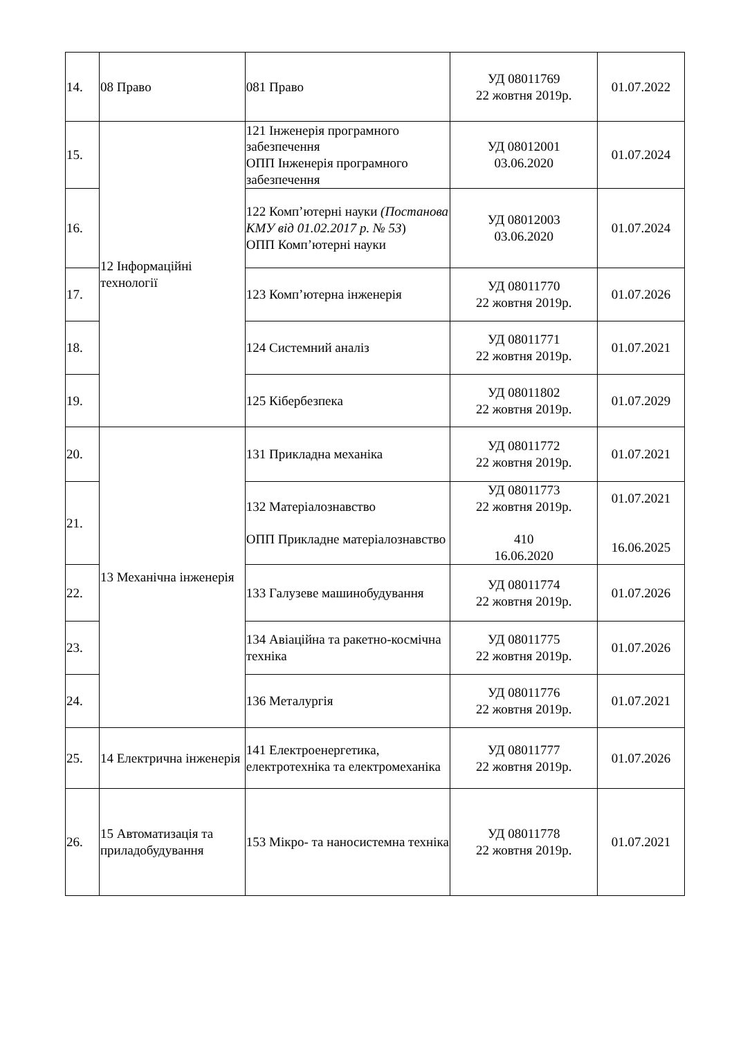| 14. | 08 Право | 081 Право | УД 08011769 22 жовтня 2019р. | 01.07.2022 |
| 15. | 12 Інформаційні технології | 121 Інженерія програмного забезпечення ОПП Інженерія програмного забезпечення | УД 08012001 03.06.2020 | 01.07.2024 |
| 16. | | 122 Комп’ютерні науки (Постанова КМУ від 01.02.2017 р. № 53 ) ОПП Комп’ютерні науки | УД 08012003 03.06.2020 | 01.07.2024 |
| 17. | | 123 Комп’ютерна інженерія | УД 08011770 22 жовтня 2019р. | 01.07.2026 |
| 18. | | 124 Системний аналіз | УД 08011771 22 жовтня 2019р. | 01.07.2021 |
| 19. | | 125 Кібербезпека | УД 08011802 22 жовтня 2019р. | 01.07.2029 |
| 20. | 13 Механічна інженерія | 131 Прикладна механіка | УД 08011772 22 жовтня 2019р. | 01.07.2021 |
| 21. | | 132 Матеріалознавство ОПП Прикладне матеріалознавство | УД 08011773 22 жовтня 2019р. 410 16.06.2020 | 01.07.2021 16.06.2025 |
| 22. | | 133 Галузеве машинобудування | УД 08011774 22 жовтня 2019р. | 01.07.2026 |
| 23. | | 134 Авіаційна та ракетно-космічна техніка | УД 08011775 22 жовтня 2019р. | 01.07.2026 |
| 24. | | 136 Металургія | УД 08011776 22 жовтня 2019р. | 01.07.2021 |
| 25. | 14 Електрична інженерія | 141 Електроенергетика, електротехніка та електромеханіка | УД 08011777 22 жовтня 2019р. | 01.07.2026 |
| 26. | 15 Автоматизація та приладобудування | 153 Мікро- та наносистемна техніка | УД 08011778 22 жовтня 2019р. | 01.07.2021 |